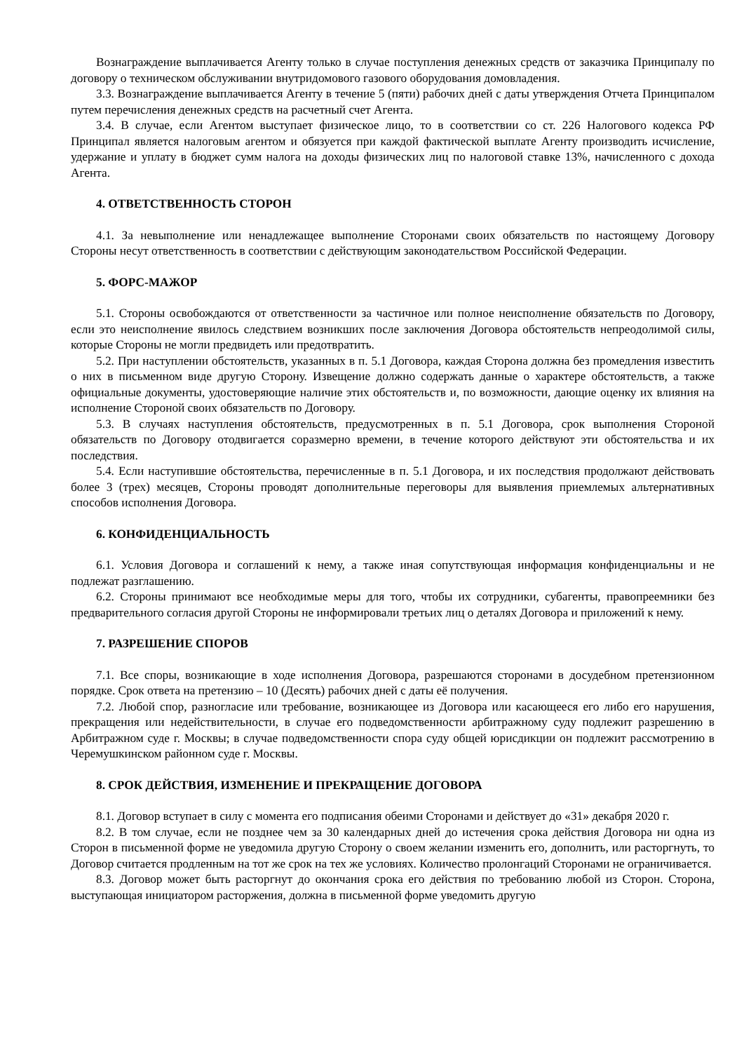Вознаграждение выплачивается Агенту только в случае поступления денежных средств от заказчика Принципалу по договору о техническом обслуживании внутридомового газового оборудования домовладения.
3.3. Вознаграждение выплачивается Агенту в течение 5 (пяти) рабочих дней с даты утверждения Отчета Принципалом путем перечисления денежных средств на расчетный счет Агента.
3.4. В случае, если Агентом выступает физическое лицо, то в соответствии со ст. 226 Налогового кодекса РФ Принципал является налоговым агентом и обязуется при каждой фактической выплате Агенту производить исчисление, удержание и уплату в бюджет сумм налога на доходы физических лиц по налоговой ставке 13%, начисленного с дохода Агента.
4. ОТВЕТСТВЕННОСТЬ СТОРОН
4.1. За невыполнение или ненадлежащее выполнение Сторонами своих обязательств по настоящему Договору Стороны несут ответственность в соответствии с действующим законодательством Российской Федерации.
5. ФОРС-МАЖОР
5.1. Стороны освобождаются от ответственности за частичное или полное неисполнение обязательств по Договору, если это неисполнение явилось следствием возникших после заключения Договора обстоятельств непреодолимой силы, которые Стороны не могли предвидеть или предотвратить.
5.2. При наступлении обстоятельств, указанных в п. 5.1 Договора, каждая Сторона должна без промедления известить о них в письменном виде другую Сторону. Извещение должно содержать данные о характере обстоятельств, а также официальные документы, удостоверяющие наличие этих обстоятельств и, по возможности, дающие оценку их влияния на исполнение Стороной своих обязательств по Договору.
5.3. В случаях наступления обстоятельств, предусмотренных в п. 5.1 Договора, срок выполнения Стороной обязательств по Договору отодвигается соразмерно времени, в течение которого действуют эти обстоятельства и их последствия.
5.4. Если наступившие обстоятельства, перечисленные в п. 5.1 Договора, и их последствия продолжают действовать более 3 (трех) месяцев, Стороны проводят дополнительные переговоры для выявления приемлемых альтернативных способов исполнения Договора.
6. КОНФИДЕНЦИАЛЬНОСТЬ
6.1. Условия Договора и соглашений к нему, а также иная сопутствующая информация конфиденциальны и не подлежат разглашению.
6.2. Стороны принимают все необходимые меры для того, чтобы их сотрудники, субагенты, правопреемники без предварительного согласия другой Стороны не информировали третьих лиц о деталях Договора и приложений к нему.
7. РАЗРЕШЕНИЕ СПОРОВ
7.1. Все споры, возникающие в ходе исполнения Договора, разрешаются сторонами в досудебном претензионном порядке. Срок ответа на претензию – 10 (Десять) рабочих дней с даты её получения.
7.2. Любой спор, разногласие или требование, возникающее из Договора или касающееся его либо его нарушения, прекращения или недействительности, в случае его подведомственности арбитражному суду подлежит разрешению в Арбитражном суде г. Москвы; в случае подведомственности спора суду общей юрисдикции он подлежит рассмотрению в Черемушкинском районном суде г. Москвы.
8. СРОК ДЕЙСТВИЯ, ИЗМЕНЕНИЕ И ПРЕКРАЩЕНИЕ ДОГОВОРА
8.1. Договор вступает в силу с момента его подписания обеими Сторонами и действует до «31» декабря 2020 г.
8.2. В том случае, если не позднее чем за 30 календарных дней до истечения срока действия Договора ни одна из Сторон в письменной форме не уведомила другую Сторону о своем желании изменить его, дополнить, или расторгнуть, то Договор считается продленным на тот же срок на тех же условиях. Количество пролонгаций Сторонами не ограничивается.
8.3. Договор может быть расторгнут до окончания срока его действия по требованию любой из Сторон. Сторона, выступающая инициатором расторжения, должна в письменной форме уведомить другую